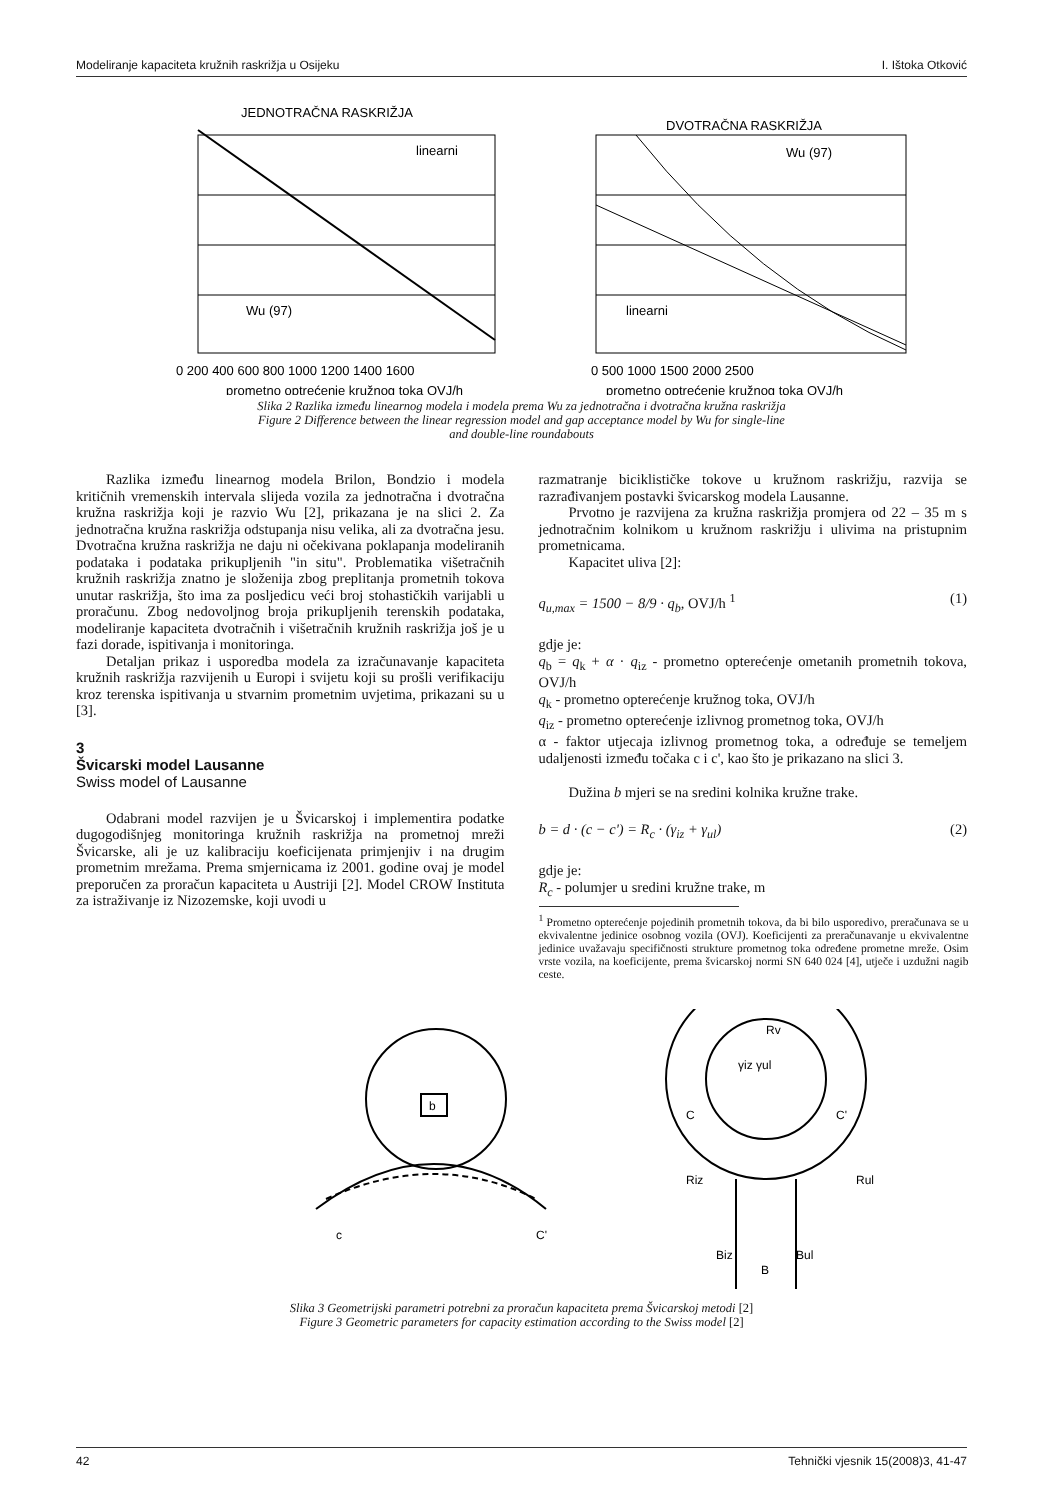Modeliranje kapaciteta kružnih raskrižja u Osijeku I. Ištoka Otković
JEDNOTRAČNA RASKRIŽJA
linearni
Wu (97)
0 200 400 600 800 1000 1200 1400 1600
prometno optrećenje kružnog toka OVJ/h
DVOTRAČNA RASKRIŽJA
Wu (97)
linearni
0 500 1000 1500 2000 2500
prometno optrećenje kružnog toka OVJ/h
Slika 2 Razlika između linearnog modela i modela prema Wu za jednotračna i dvotračna kružna raskrižja
Figure 2 Difference between the linear regression model and gap acceptance model by Wu for single-line
and double-line roundabouts
Razlika između linearnog modela Brilon, Bondzio i modela kritičnih vremenskih intervala slijeda vozila za jednotračna i dvotračna kružna raskrižja koji je razvio Wu [2], prikazana je na slici 2. Za jednotračna kružna raskrižja odstupanja nisu velika, ali za dvotračna jesu. Dvotračna kružna raskrižja ne daju ni očekivana poklapanja modeliranih podataka i podataka prikupljenih "in situ". Problematika višetračnih kružnih raskrižja znatno je složenija zbog preplitanja prometnih tokova unutar raskrižja, što ima za posljedicu veći broj stohastičkih varijabli u proračunu. Zbog nedovoljnog broja prikupljenih terenskih podataka, modeliranje kapaciteta dvotračnih i višetračnih kružnih raskrižja još je u fazi dorade, ispitivanja i monitoringa.
Detaljan prikaz i usporedba modela za izračunavanje kapaciteta kružnih raskrižja razvijenih u Europi i svijetu koji su prošli verifikaciju kroz terenska ispitivanja u stvarnim prometnim uvjetima, prikazani su u [3].
3
Švicarski model Lausanne
Swiss model of Lausanne
Odabrani model razvijen je u Švicarskoj i implementira podatke dugogodišnjeg monitoringa kružnih raskrižja na prometnoj mreži Švicarske, ali je uz kalibraciju koeficijenata primjenjiv i na drugim prometnim mrežama. Prema smjernicama iz 2001. godine ovaj je model preporučen za proračun kapaciteta u Austriji [2]. Model CROW Instituta za istraživanje iz Nizozemske, koji uvodi u
razmatranje biciklističke tokove u kružnom raskrižju, razvija se razrađivanjem postavki švicarskog modela Lausanne.
Prvotno je razvijena za kružna raskrižja promjera od 22 – 35 m s jednotračnim kolnikom u kružnom raskrižju i ulivima na pristupnim prometnicama.
Kapacitet uliva [2]:
q<sub>u,max</sub> = 1500 − 8/9 · q<sub>b</sub>, OVJ/h <sup>1</sup> (1)
gdje je:
q<sub>b</sub> = q<sub>k</sub> + α · q<sub>iz</sub> - prometno opterećenje ometanih prometnih tokova, OVJ/h
q<sub>k</sub> - prometno opterećenje kružnog toka, OVJ/h
q<sub>iz</sub> - prometno opterećenje izlivnog prometnog toka, OVJ/h
α - faktor utjecaja izlivnog prometnog toka, a određuje se temeljem udaljenosti između točaka c i c', kao što je prikazano na slici 3.
Dužina b mjeri se na sredini kolnika kružne trake.
b = d · (c − c') = R<sub>c</sub> · (γ<sub>iz</sub> + γ<sub>ul</sub>) (2)
gdje je:
R<sub>c</sub> - polumjer u sredini kružne trake, m
<sup>1</sup> Prometno opterećenje pojedinih prometnih tokova, da bi bilo usporedivo, preračunava se u ekvivalentne jedinice osobnog vozila (OVJ). Koeficijenti za preračunavanje u ekvivalentne jedinice uvažavaju specifičnosti strukture prometnog toka određene prometne mreže. Osim vrste vozila, na koeficijente, prema švicarskoj normi SN 640 024 [4], utječe i uzdužni nagib ceste.
b
c
C'
Rv
γiz γul
C
C'
Riz
Rul
Biz
B
Bul
Slika 3 Geometrijski parametri potrebni za proračun kapaciteta prema Švicarskoj metodi [2]
Figure 3 Geometric parameters for capacity estimation according to the Swiss model [2]
42 Tehnički vjesnik 15(2008)3, 41-47